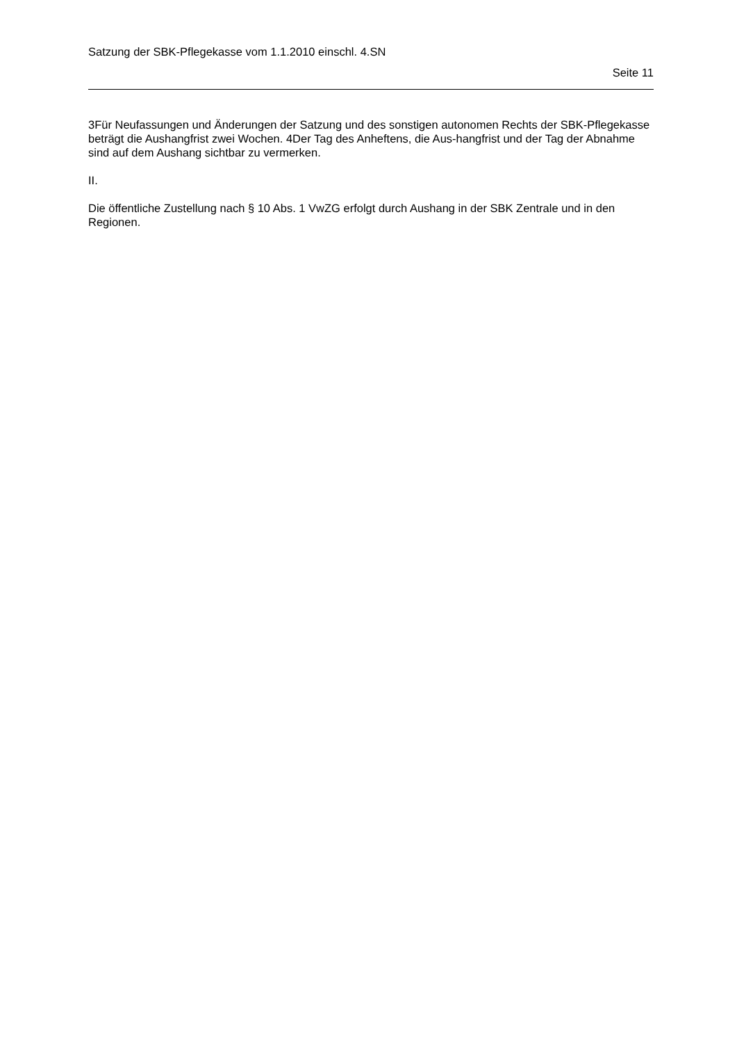Satzung der SBK-Pflegekasse vom 1.1.2010 einschl. 4.SN
Seite 11
3Für Neufassungen und Änderungen der Satzung und des sonstigen autonomen Rechts der SBK-Pflegekasse beträgt die Aushangfrist zwei Wochen. 4Der Tag des Anheftens, die Aus-hangfrist und der Tag der Abnahme sind auf dem Aushang sichtbar zu vermerken.
II.
Die öffentliche Zustellung nach § 10 Abs. 1 VwZG erfolgt durch Aushang in der SBK Zentrale und in den Regionen.